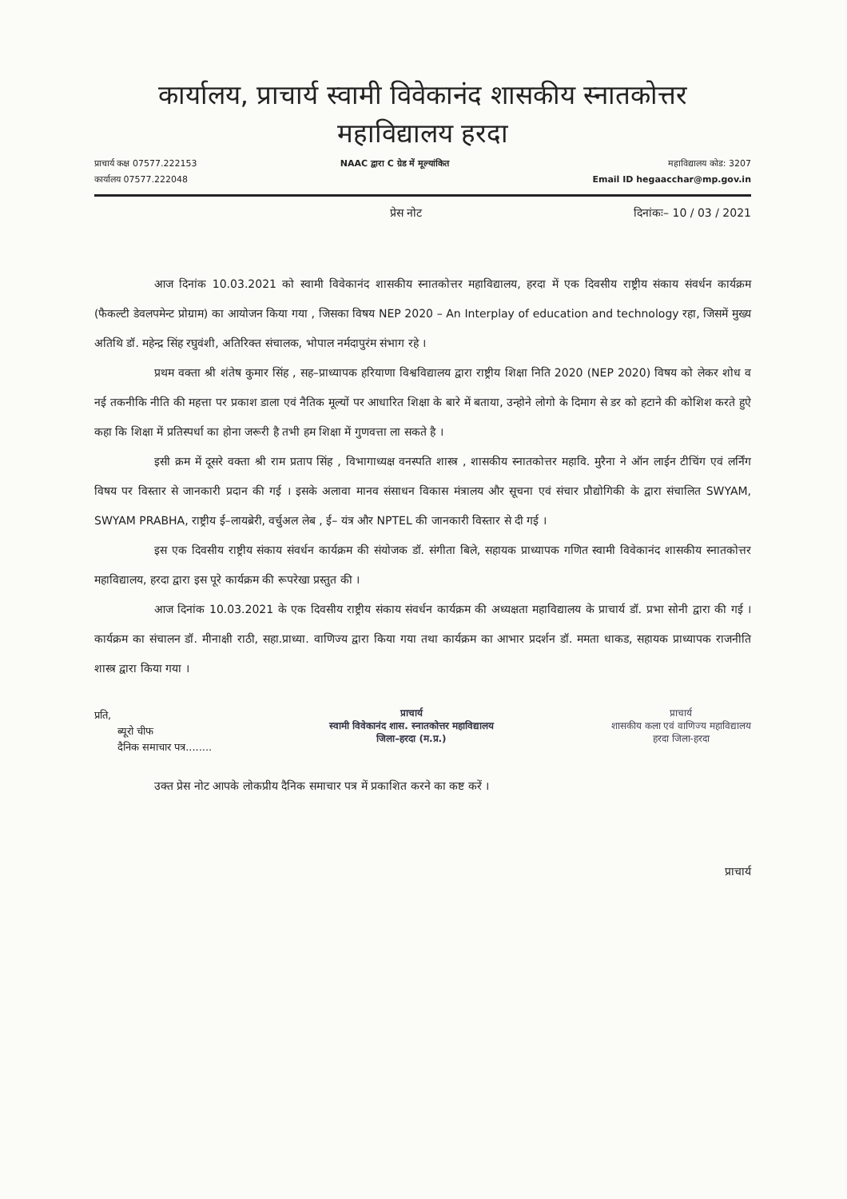कार्यालय, प्राचार्य स्वामी विवेकानंद शासकीय स्नातकोत्तर
महाविद्यालय हरदा
प्राचार्य कक्ष 07577.222153
कार्यालय 07577.222048
NAAC द्वारा C ग्रेड में मूल्यांकित
महाविद्यालय कोड: 3207
Email ID hegaacchar@mp.gov.in
प्रेस नोट दिनांकः– 10 / 03 / 2021
आज दिनांक 10.03.2021 को स्वामी विवेकानंद शासकीय स्नातकोत्तर महाविद्यालय, हरदा में एक दिवसीय राष्ट्रीय संकाय संवर्धन कार्यक्रम (फैकल्टी डेवलपमेन्ट प्रोग्राम) का आयोजन किया गया , जिसका विषय NEP 2020 – An Interplay of education and technology रहा, जिसमें मुख्य अतिथि डॉ. महेन्द्र सिंह रघुवंशी, अतिरिक्त संचालक, भोपाल नर्मदापुरंम संभाग रहे ।
प्रथम वक्ता श्री शंतेष कुमार सिंह , सह–प्राध्यापक हरियाणा विश्वविद्यालय द्वारा राष्ट्रीय शिक्षा निति 2020 (NEP 2020) विषय को लेकर शोध व नई तकनीकि नीति की महत्ता पर प्रकाश डाला एवं नैतिक मूल्यों पर आधारित शिक्षा के बारे में बताया, उन्होने लोगो के दिमाग से डर को हटाने की कोशिश करते हुऐ कहा कि शिक्षा में प्रतिस्पर्धा का होना जरूरी है तभी हम शिक्षा में गुणवत्ता ला सकते है ।
इसी क्रम में दूसरे वक्ता श्री राम प्रताप सिंह , विभागाध्यक्ष वनस्पति शास्त्र , शासकीय स्नातकोत्तर महावि. मुरैना ने ऑन लाईन टीचिंग एवं लर्निंग विषय पर विस्तार से जानकारी प्रदान की गई । इसके अलावा मानव संसाधन विकास मंत्रालय और सूचना एवं संचार प्रौद्योगिकी के द्वारा संचालित SWYAM, SWYAM PRABHA, राष्ट्रीय ई–लायब्रेरी, वर्चुअल लेब , ई– यंत्र और NPTEL की जानकारी विस्तार से दी गई ।
इस एक दिवसीय राष्ट्रीय संकाय संवर्धन कार्यक्रम की संयोजक डॉ. संगीता बिले, सहायक प्राध्यापक गणित स्वामी विवेकानंद शासकीय स्नातकोत्तर महाविद्यालय, हरदा द्वारा इस पूरे कार्यक्रम की रूपरेखा प्रस्तुत की ।
आज दिनांक 10.03.2021 के एक दिवसीय राष्ट्रीय संकाय संवर्धन कार्यक्रम की अध्यक्षता महाविद्यालय के प्राचार्य डॉ. प्रभा सोनी द्वारा की गई । कार्यक्रम का संचालन डॉ. मीनाक्षी राठी, सहा.प्राध्या. वाणिज्य द्वारा किया गया तथा कार्यक्रम का आभार प्रदर्शन डॉ. ममता धाकड, सहायक प्राध्यापक राजनीति शास्त्र द्वारा किया गया ।
प्रति,
ब्यूरो चीफ
दैनिक समाचार पत्र........
प्राचार्य
स्वामी विवेकानंद शास. स्नातकोत्तर महाविद्यालय
जिला–हरदा (म.प्र.)
प्राचार्य
शासकीय कला एवं वाणिज्य महाविद्यालय
हरदा जिला-हरदा
उक्त प्रेस नोट आपके लोकप्रीय दैनिक समाचार पत्र में प्रकाशित करने का कष्ट करें ।
प्राचार्य